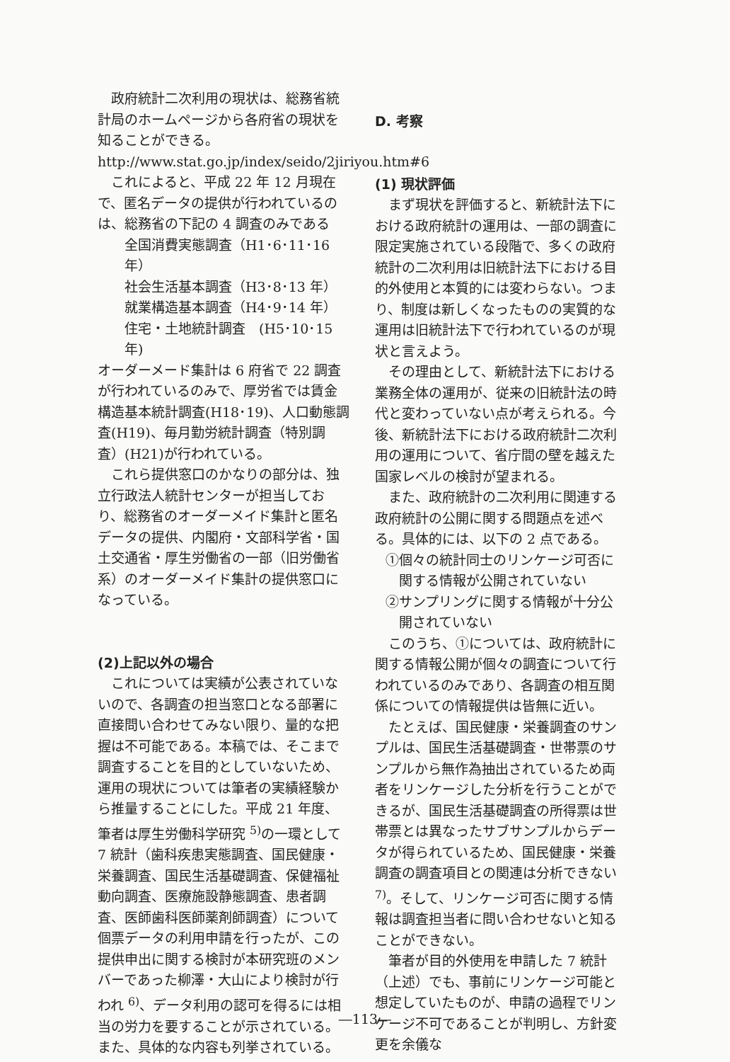政府統計二次利用の現状は、総務省統計局のホームページから各府省の現状を知ることができる。
http://www.stat.go.jp/index/seido/2jiriyou.htm#6
これによると、平成 22 年 12 月現在で、匿名データの提供が行われているのは、総務省の下記の 4 調査のみである
全国消費実態調査（H1･6･11･16 年）
社会生活基本調査（H3･8･13 年）
就業構造基本調査（H4･9･14 年）
住宅・土地統計調査　(H5･10･15 年)
オーダーメード集計は 6 府省で 22 調査が行われているのみで、厚労省では賃金構造基本統計調査(H18･19)、人口動態調査(H19)、毎月勤労統計調査（特別調査）(H21)が行われている。
これら提供窓口のかなりの部分は、独立行政法人統計センターが担当しており、総務省のオーダーメイド集計と匿名データの提供、内閣府・文部科学省・国土交通省・厚生労働省の一部（旧労働省系）のオーダーメイド集計の提供窓口になっている。
(2)上記以外の場合
これについては実績が公表されていないので、各調査の担当窓口となる部署に直接問い合わせてみない限り、量的な把握は不可能である。本稿では、そこまで調査することを目的としていないため、運用の現状については筆者の実績経験から推量することにした。平成 21 年度、筆者は厚生労働科学研究 <sup>5)</sup>の一環として 7 統計（歯科疾患実態調査、国民健康・栄養調査、国民生活基礎調査、保健福祉動向調査、医療施設静態調査、患者調査、医師歯科医師薬剤師調査）について個票データの利用申請を行ったが、この提供申出に関する検討が本研究班のメンバーであった柳澤・大山により検討が行われ <sup>6)</sup>、データ利用の認可を得るには相当の労力を要することが示されている。また、具体的な内容も列挙されている。
D. 考察
(1) 現状評価
まず現状を評価すると、新統計法下における政府統計の運用は、一部の調査に限定実施されている段階で、多くの政府統計の二次利用は旧統計法下における目的外使用と本質的には変わらない。つまり、制度は新しくなったものの実質的な運用は旧統計法下で行われているのが現状と言えよう。
その理由として、新統計法下における業務全体の運用が、従来の旧統計法の時代と変わっていない点が考えられる。今後、新統計法下における政府統計二次利用の運用について、省庁間の壁を越えた国家レベルの検討が望まれる。
また、政府統計の二次利用に関連する政府統計の公開に関する問題点を述べる。具体的には、以下の 2 点である。
①個々の統計同士のリンケージ可否に関する情報が公開されていない
②サンプリングに関する情報が十分公開されていない
このうち、①については、政府統計に関する情報公開が個々の調査について行われているのみであり、各調査の相互関係についての情報提供は皆無に近い。
たとえば、国民健康・栄養調査のサンプルは、国民生活基礎調査・世帯票のサンプルから無作為抽出されているため両者をリンケージした分析を行うことができるが、国民生活基礎調査の所得票は世帯票とは異なったサブサンプルからデータが得られているため、国民健康・栄養調査の調査項目との関連は分析できない <sup>7)</sup>。そして、リンケージ可否に関する情報は調査担当者に問い合わせないと知ることができない。
筆者が目的外使用を申請した 7 統計（上述）でも、事前にリンケージ可能と想定していたものが、申請の過程でリンケージ不可であることが判明し、方針変更を余儀な
―113―